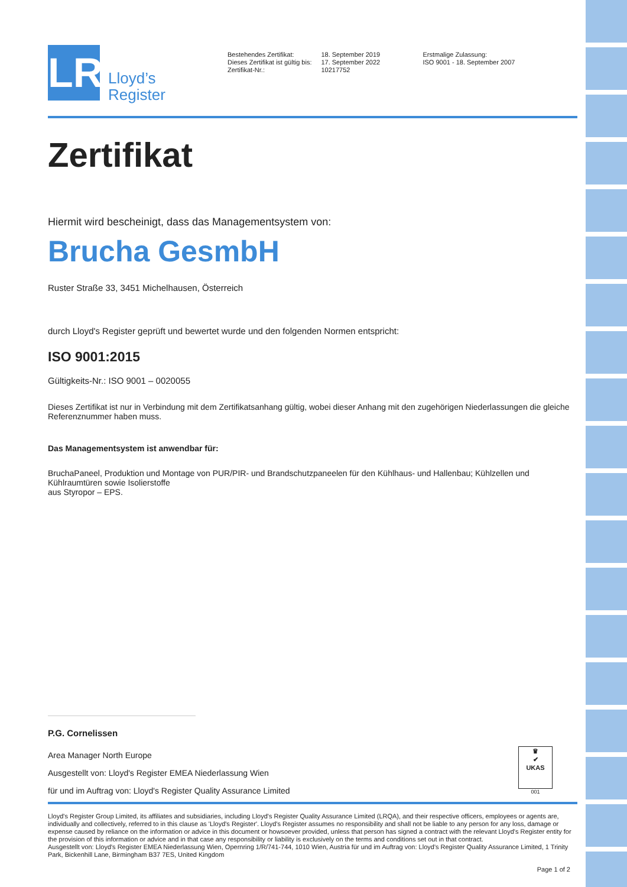LR
Lloyd’s
Register
Bestehendes Zertifikat:
Dieses Zertifikat ist gültig bis:
Zertifikat-Nr.:
18. September 2019
17. September 2022
10217752
Erstmalige Zulassung:
ISO 9001 - 18. September 2007
Zertifikat
Hiermit wird bescheinigt, dass das Managementsystem von:
Brucha GesmbH
Ruster Straße 33, 3451 Michelhausen, Österreich
durch Lloyd's Register geprüft und bewertet wurde und den folgenden Normen entspricht:
ISO 9001:2015
Gültigkeits-Nr.: ISO 9001 – 0020055
Dieses Zertifikat ist nur in Verbindung mit dem Zertifikatsanhang gültig, wobei dieser Anhang mit den zugehörigen Niederlassungen die gleiche Referenznummer haben muss.
Das Managementsystem ist anwendbar für:
BruchaPaneel, Produktion und Montage von PUR/PIR- und Brandschutzpaneelen für den Kühlhaus- und Hallenbau; Kühlzellen und Kühlraumtüren sowie Isolierstoffe
aus Styropor – EPS.
P.G. Cornelissen
Area Manager North Europe
Ausgestellt von: Lloyd's Register EMEA Niederlassung Wien
für und im Auftrag von: Lloyd's Register Quality Assurance Limited
♛
✔
UKAS
001
Lloyd's Register Group Limited, its affiliates and subsidiaries, including Lloyd's Register Quality Assurance Limited (LRQA), and their respective officers, employees or agents are, individually and collectively, referred to in this clause as 'Lloyd's Register'. Lloyd's Register assumes no responsibility and shall not be liable to any person for any loss, damage or expense caused by reliance on the information or advice in this document or howsoever provided, unless that person has signed a contract with the relevant Lloyd's Register entity for the provision of this information or advice and in that case any responsibility or liability is exclusively on the terms and conditions set out in that contract.
Ausgestellt von: Lloyd's Register EMEA Niederlassung Wien, Opernring 1/R/741-744, 1010 Wien, Austria für und im Auftrag von: Lloyd's Register Quality Assurance Limited, 1 Trinity Park, Bickenhill Lane, Birmingham B37 7ES, United Kingdom
Page 1 of 2